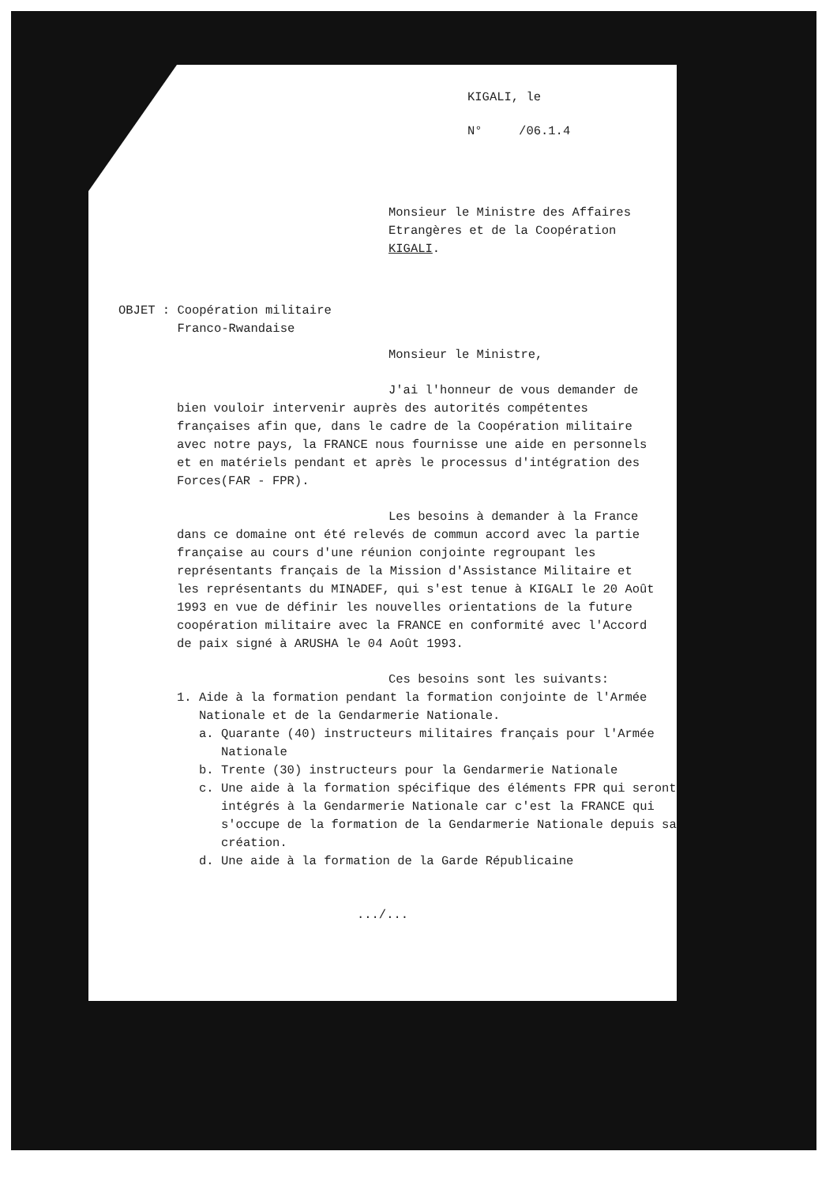KIGALI, le
N° /06.1.4
Monsieur le Ministre des Affaires
Etrangères et de la Coopération
KIGALI.
OBJET : Coopération militaire
Franco-Rwandaise
Monsieur le Ministre,
J'ai l'honneur de vous demander de bien vouloir intervenir auprès des autorités compétentes françaises afin que, dans le cadre de la Coopération militaire avec notre pays, la FRANCE nous fournisse une aide en personnels et en matériels pendant et après le processus d'intégration des Forces(FAR - FPR).
Les besoins à demander à la France dans ce domaine ont été relevés de commun accord avec la partie française au cours d'une réunion conjointe regroupant les représentants français de la Mission d'Assistance Militaire et les représentants du MINADEF, qui s'est tenue à KIGALI le 20 Août 1993 en vue de définir les nouvelles orientations de la future coopération militaire avec la FRANCE en conformité avec l'Accord de paix signé à ARUSHA le 04 Août 1993.
Ces besoins sont les suivants:
1. Aide à la formation pendant la formation conjointe de l'Armée Nationale et de la Gendarmerie Nationale.
a. Quarante (40) instructeurs militaires français pour l'Armée Nationale
b. Trente (30) instructeurs pour la Gendarmerie Nationale
c. Une aide à la formation spécifique des éléments FPR qui seront intégrés à la Gendarmerie Nationale car c'est la FRANCE qui s'occupe de la formation de la Gendarmerie Nationale depuis sa création.
d. Une aide à la formation de la Garde Républicaine
.../...